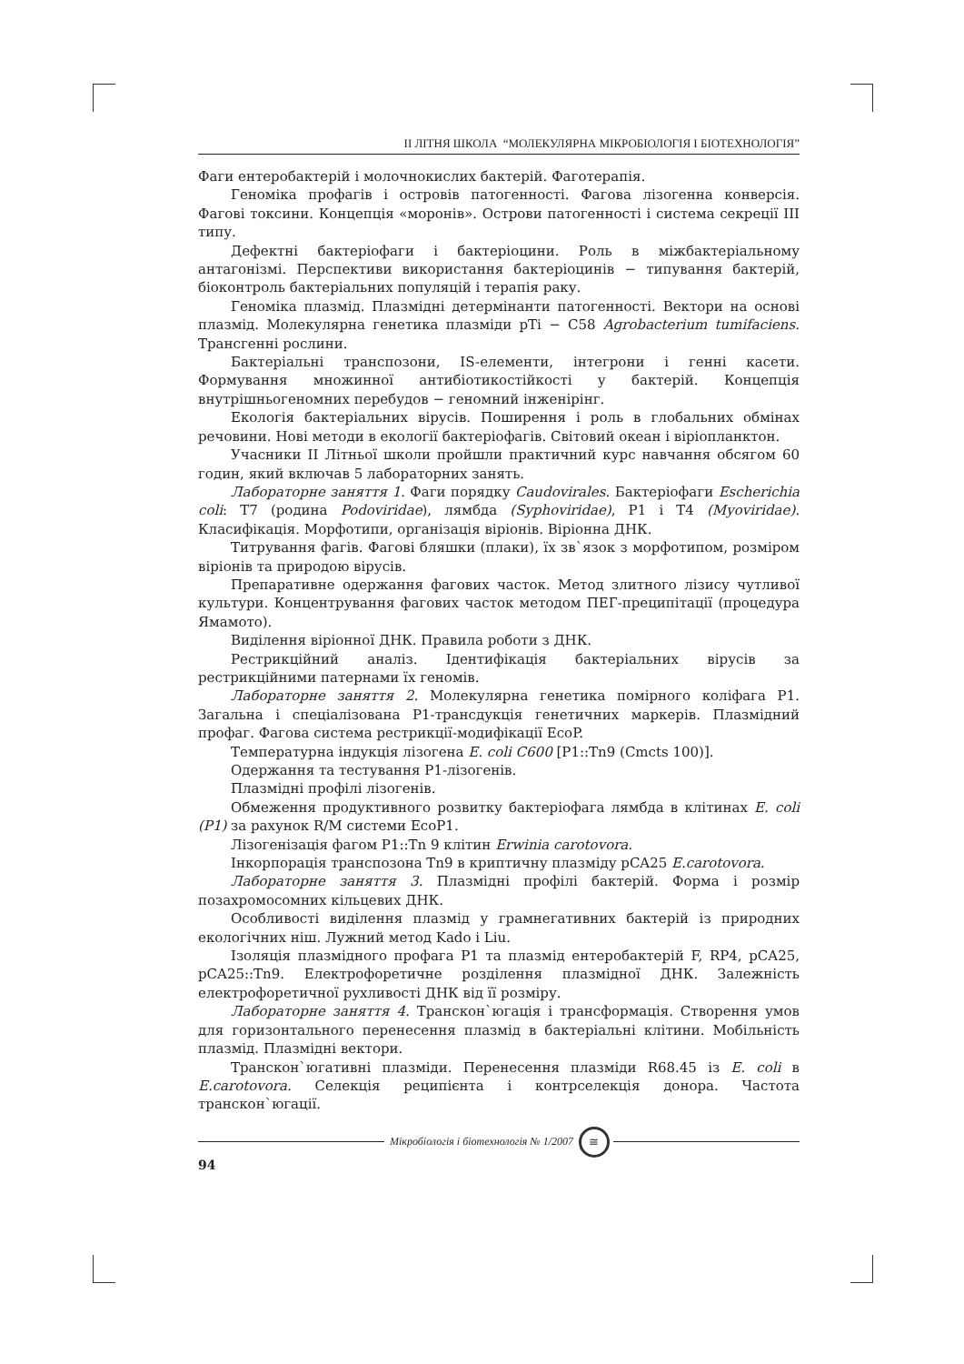II ЛІТНЯ ШКОЛА “МОЛЕКУЛЯРНА МІКРОБІОЛОГІЯ І БІОТЕХНОЛОГІЯ”
Фаги ентеробактерій і молочнокислих бактерій. Фаготерапія.
Геноміка профагів і островів патогенності. Фагова лізогенна конверсія. Фагові токсини. Концепція «моронів». Острови патогенності і система секреції III типу.
Дефектні бактеріофаги і бактеріоцини. Роль в міжбактеріальному антагонізмі. Перспективи використання бактеріоцинів − типування бактерій, біоконтроль бактеріальних популяцій і терапія раку.
Геноміка плазмід. Плазмідні детермінанти патогенності. Вектори на основі плазмід. Молекулярна генетика плазміди pTi − C58 Agrobacterium tumifaciens. Трансгенні рослини.
Бактеріальні транспозони, IS-елементи, інтегрони і генні касети. Формування множинної антибіотикостійкості у бактерій. Концепція внутрішньогеномних перебудов − геномний інженірінг.
Екологія бактеріальних вірусів. Поширення і роль в глобальних обмінах речовини. Нові методи в екології бактеріофагів. Світовий океан і віріопланктон.
Учасники II Літньої школи пройшли практичний курс навчання обсягом 60 годин, який включав 5 лабораторних занять.
Лабораторне заняття 1. Фаги порядку Caudovirales. Бактеріофаги Escherichia coli: T7 (родина Podoviridae), лямбда (Syphoviridae), P1 і T4 (Myoviridae). Класифікація. Морфотипи, організація віріонів. Віріонна ДНК.
Титрування фагів. Фагові бляшки (плаки), їх зв`язок з морфотипом, розміром віріонів та природою вірусів.
Препаративне одержання фагових часток. Метод злитного лізису чутливої культури. Концентрування фагових часток методом ПЕГ-преципітації (процедура Ямамото).
Виділення віріонної ДНК. Правила роботи з ДНК.
Рестрикційний аналіз. Ідентифікація бактеріальних вірусів за рестрикційними патернами їх геномів.
Лабораторне заняття 2. Молекулярна генетика помірного коліфага P1. Загальна і спеціалізована P1-трансдукція генетичних маркерів. Плазмідний профаг. Фагова система рестрикції-модифікації EcoP.
Температурна індукція лізогена E. coli C600 [P1::Tn9 (Cmcts 100)].
Одержання та тестування P1-лізогенів.
Плазмідні профілі лізогенів.
Обмеження продуктивного розвитку бактеріофага лямбда в клітинах E. coli (P1) за рахунок R/M системи EcoP1.
Лізогенізація фагом P1::Tn 9 клітин Erwinia carotovora.
Інкорпорація транспозона Tn9 в криптичну плазміду pCA25 E.carotovora.
Лабораторне заняття 3. Плазмідні профілі бактерій. Форма і розмір позахромосомних кільцевих ДНК.
Особливості виділення плазмід у грамнегативних бактерій із природних екологічних ніш. Лужний метод Kado і Liu.
Ізоляція плазмідного профага P1 та плазмід ентеробактерій F, RP4, pCA25, pCA25::Tn9. Електрофоретичне розділення плазмідної ДНК. Залежність електрофоретичної рухливості ДНК від її розміру.
Лабораторне заняття 4. Транскон`югація і трансформація. Створення умов для горизонтального перенесення плазмід в бактеріальні клітини. Мобільність плазмід. Плазмідні вектори.
Транскон`югативні плазміди. Перенесення плазміди R68.45 із E. coli в E.carotovora. Селекція реципієнта і контрселекція донора. Частота транскон`югації.
Мікробіологія і біотехнологія № 1/2007
≅
94